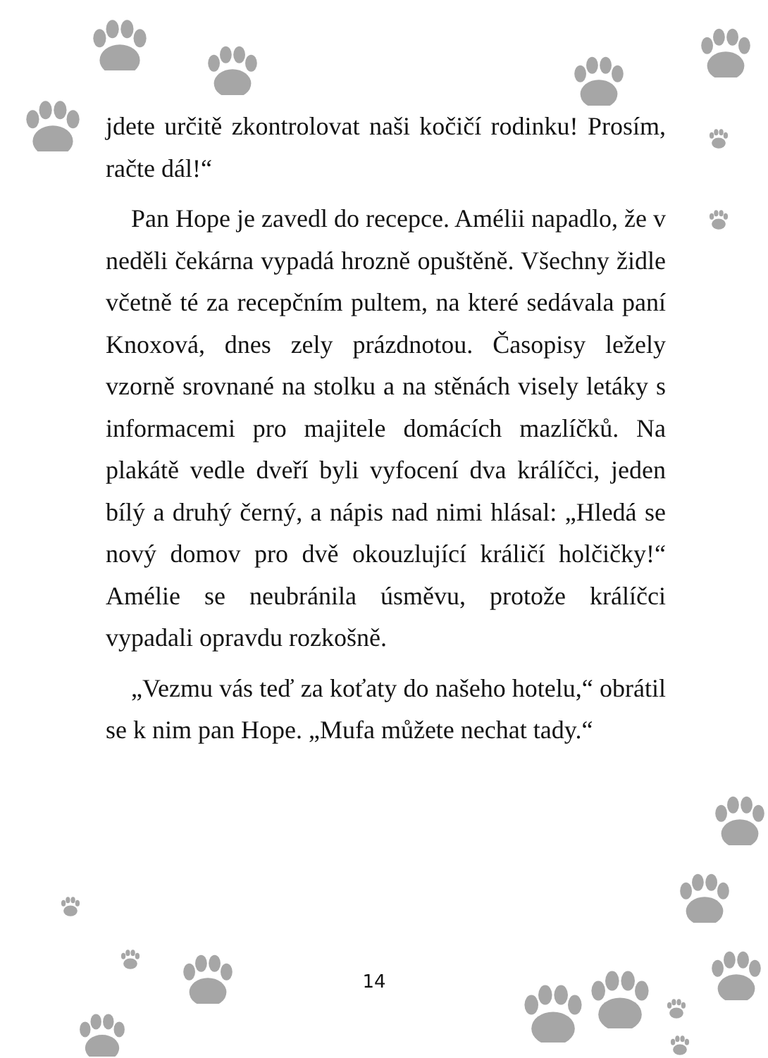jdete určitě zkontrolovat naši kočičí rodinku! Prosím, račte dál!“
Pan Hope je zavedl do recepce. Amélii napadlo, že v neděli čekárna vypadá hrozně opuštěně. Všechny židle včetně té za recepčním pultem, na které sedávala paní Knoxová, dnes zely prázdnotou. Časopisy ležely vzorně srovnané na stolku a na stěnách visely letáky s informacemi pro majitele domácích mazlíčků. Na plakátě vedle dveří byli vyfocení dva králíčci, jeden bílý a druhý černý, a nápis nad nimi hlásal: „Hledá se nový domov pro dvě okouzlující králičí holčičky!“ Amélie se neubránila úsměvu, protože králíčci vypadali opravdu rozkošně.
„Vezmu vás teď za koťaty do našeho hotelu,“ obrátil se k nim pan Hope. „Mufa můžete nechat tady.“
14